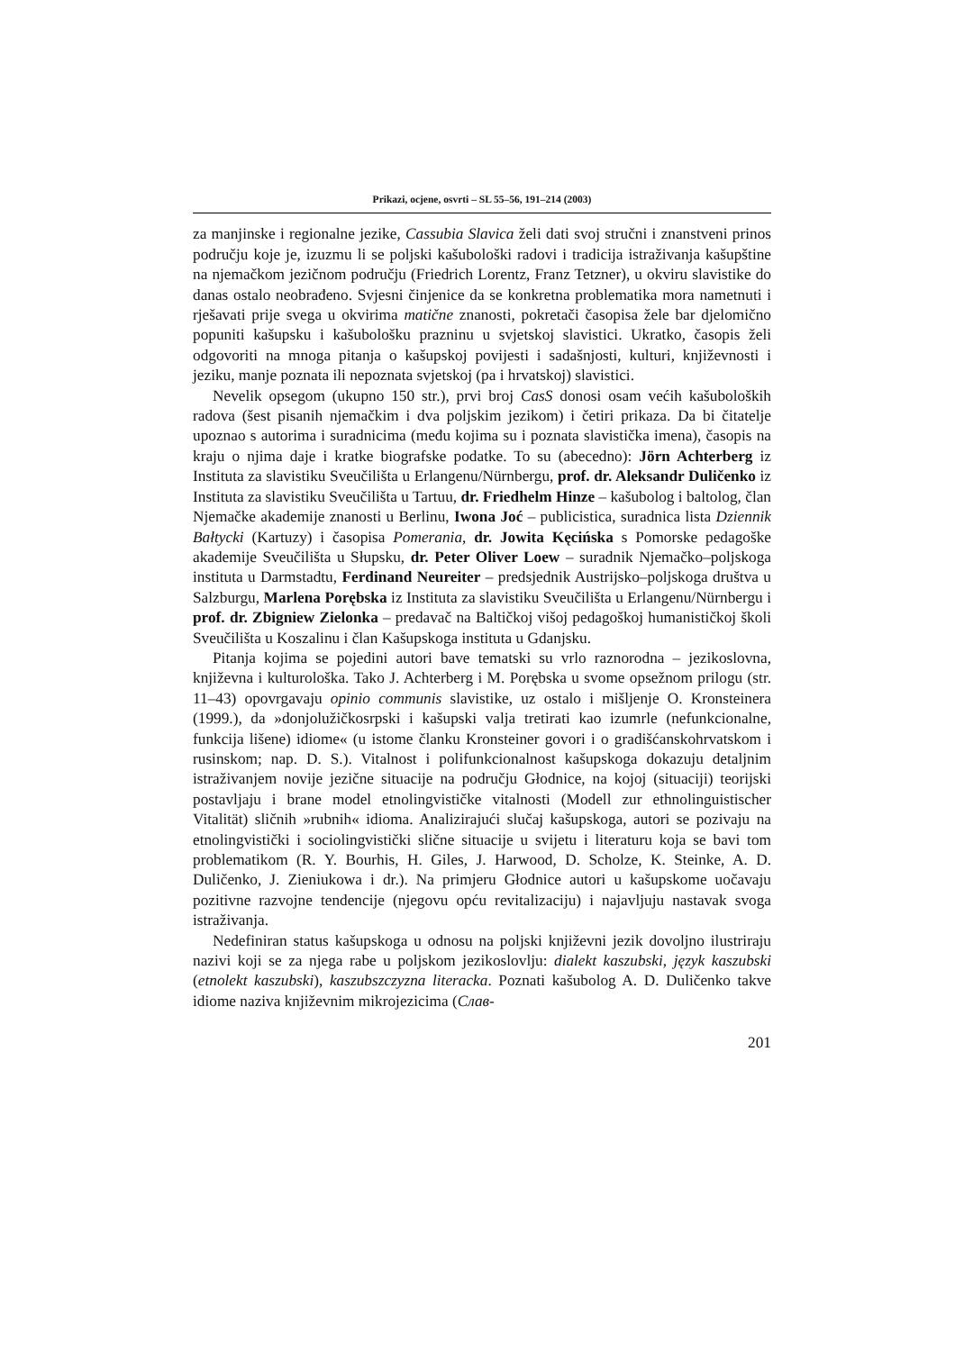Prikazi, ocjene, osvrti – SL 55–56, 191–214 (2003)
za manjinske i regionalne jezike, Cassubia Slavica želi dati svoj stručni i znanstveni prinos području koje je, izuzmu li se poljski kašubološki radovi i tradicija istraživanja kašupštine na njemačkom jezičnom području (Friedrich Lorentz, Franz Tetzner), u okviru slavistike do danas ostalo neobrađeno. Svjesni činjenice da se konkretna problematika mora nametnuti i rješavati prije svega u okvirima matične znanosti, pokretači časopisa žele bar djelomično popuniti kašupsku i kašubološku prazninu u svjetskoj slavistici. Ukratko, časopis želi odgovoriti na mnoga pitanja o kašupskoj povijesti i sadašnjosti, kulturi, književnosti i jeziku, manje poznata ili nepoznata svjetskoj (pa i hrvatskoj) slavistici.
Nevelik opsegom (ukupno 150 str.), prvi broj CasS donosi osam većih kašuboloških radova (šest pisanih njemačkim i dva poljskim jezikom) i četiri prikaza. Da bi čitatelje upoznao s autorima i suradnicima (među kojima su i poznata slavistička imena), časopis na kraju o njima daje i kratke biografske podatke. To su (abecedno): Jörn Achterberg iz Instituta za slavistiku Sveučilišta u Erlangenu/Nürnbergu, prof. dr. Aleksandr Duličenko iz Instituta za slavistiku Sveučilišta u Tartuu, dr. Friedhelm Hinze – kašubolog i baltolog, član Njemačke akademije znanosti u Berlinu, Iwona Joć – publicistica, suradnica lista Dziennik Bałtycki (Kartuzy) i časopisa Pomerania, dr. Jowita Kęcińska s Pomorske pedagoške akademije Sveučilišta u Słupsku, dr. Peter Oliver Loew – suradnik Njemačko–poljskoga instituta u Darmstadtu, Ferdinand Neureiter – predsjednik Austrijsko–poljskoga društva u Salzburgu, Marlena Porębska iz Instituta za slavistiku Sveučilišta u Erlangenu/Nürnbergu i prof. dr. Zbigniew Zielonka – predavač na Baltičkoj višoj pedagoškoj humanističkoj školi Sveučilišta u Koszalinu i član Kašupskoga instituta u Gdanjsku.
Pitanja kojima se pojedini autori bave tematski su vrlo raznorodna – jezikoslovna, književna i kulturološka. Tako J. Achterberg i M. Porębska u svome opsežnom prilogu (str. 11–43) opovrgavaju opinio communis slavistike, uz ostalo i mišljenje O. Kronsteinera (1999.), da »donjolužičkosrpski i kašupski valja tretirati kao izumrle (nefunkcionalne, funkcija lišene) idiome« (u istome članku Kronsteiner govori i o gradišćanskohrvatskom i rusinskom; nap. D. S.). Vitalnost i polifunkcionalnost kašupskoga dokazuju detaljnim istraživanjem novije jezične situacije na području Głodnice, na kojoj (situaciji) teorijski postavljaju i brane model etnolingvističke vitalnosti (Modell zur ethnolinguistischer Vitalität) sličnih »rubnih« idioma. Analizirajući slučaj kašupskoga, autori se pozivaju na etnolingvistički i sociolingvistički slične situacije u svijetu i literaturu koja se bavi tom problematikom (R. Y. Bourhis, H. Giles, J. Harwood, D. Scholze, K. Steinke, A. D. Duličenko, J. Zieniukowa i dr.). Na primjeru Głodnice autori u kašupskome uočavaju pozitivne razvojne tendencije (njegovu opću revitalizaciju) i najavljuju nastavak svoga istraživanja.
Nedefiniran status kašupskoga u odnosu na poljski književni jezik dovoljno ilustriraju nazivi koji se za njega rabe u poljskom jezikoslovlju: dialekt kaszubski, język kaszubski (etnolekt kaszubski), kaszubszczyzna literacka. Poznati kašubolog A. D. Duličenko takve idiome naziva književnim mikrojezicima (Слав-
201